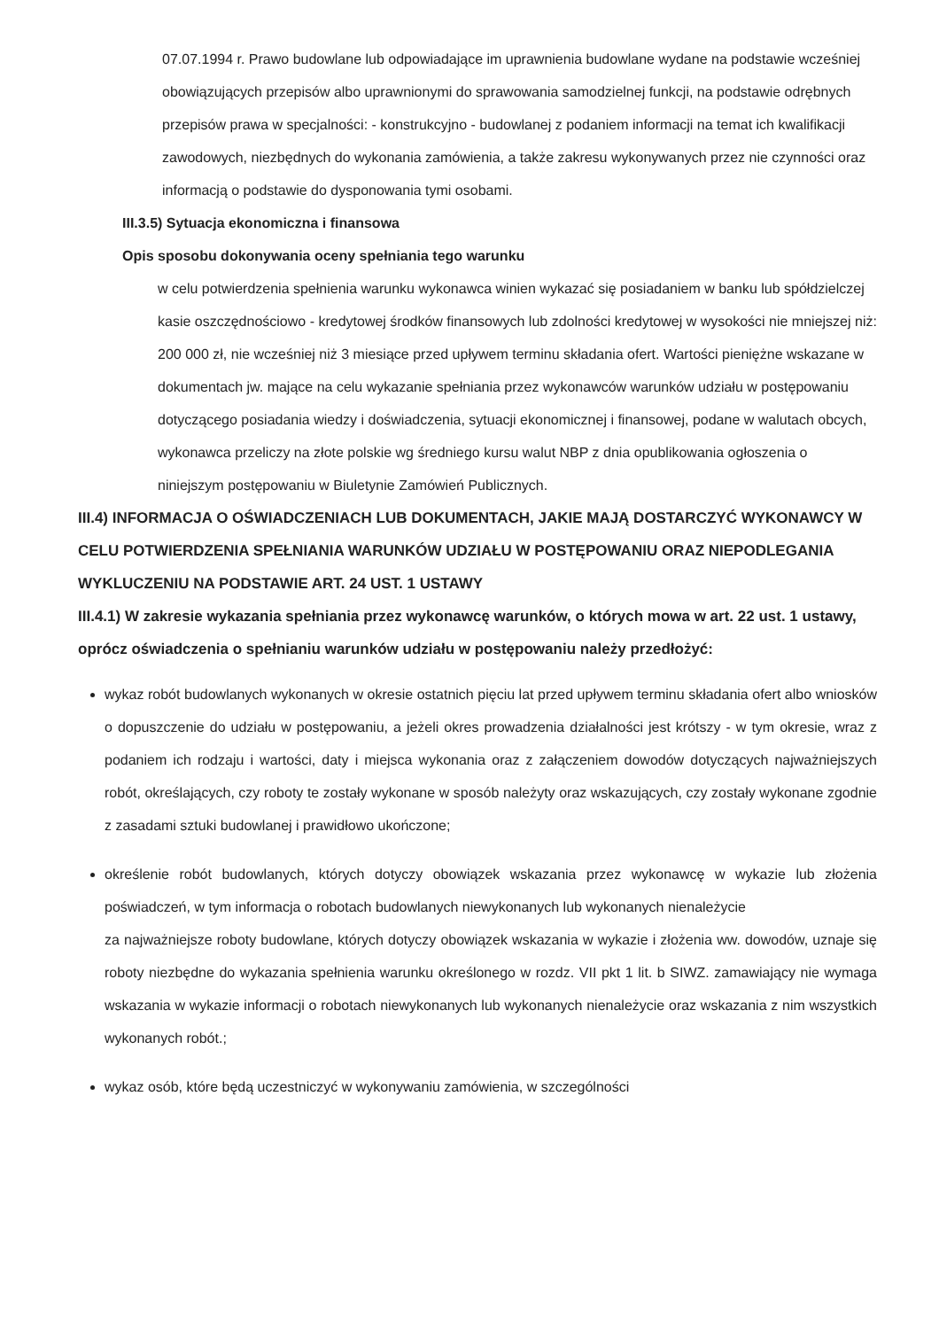07.07.1994 r. Prawo budowlane lub odpowiadające im uprawnienia budowlane wydane na podstawie wcześniej obowiązujących przepisów albo uprawnionymi do sprawowania samodzielnej funkcji, na podstawie odrębnych przepisów prawa w specjalności: - konstrukcyjno - budowlanej z podaniem informacji na temat ich kwalifikacji zawodowych, niezbędnych do wykonania zamówienia, a także zakresu wykonywanych przez nie czynności oraz informacją o podstawie do dysponowania tymi osobami.
III.3.5) Sytuacja ekonomiczna i finansowa
Opis sposobu dokonywania oceny spełniania tego warunku
w celu potwierdzenia spełnienia warunku wykonawca winien wykazać się posiadaniem w banku lub spółdzielczej kasie oszczędnościowo - kredytowej środków finansowych lub zdolności kredytowej w wysokości nie mniejszej niż: 200 000 zł, nie wcześniej niż 3 miesiące przed upływem terminu składania ofert. Wartości pieniężne wskazane w dokumentach jw. mające na celu wykazanie spełniania przez wykonawców warunków udziału w postępowaniu dotyczącego posiadania wiedzy i doświadczenia, sytuacji ekonomicznej i finansowej, podane w walutach obcych, wykonawca przeliczy na złote polskie wg średniego kursu walut NBP z dnia opublikowania ogłoszenia o niniejszym postępowaniu w Biuletynie Zamówień Publicznych.
III.4) INFORMACJA O OŚWIADCZENIACH LUB DOKUMENTACH, JAKIE MAJĄ DOSTARCZYĆ WYKONAWCY W CELU POTWIERDZENIA SPEŁNIANIA WARUNKÓW UDZIAŁU W POSTĘPOWANIU ORAZ NIEPODLEGANIA WYKLUCZENIU NA PODSTAWIE ART. 24 UST. 1 USTAWY
III.4.1) W zakresie wykazania spełniania przez wykonawcę warunków, o których mowa w art. 22 ust. 1 ustawy, oprócz oświadczenia o spełnianiu warunków udziału w postępowaniu należy przedłożyć:
wykaz robót budowlanych wykonanych w okresie ostatnich pięciu lat przed upływem terminu składania ofert albo wniosków o dopuszczenie do udziału w postępowaniu, a jeżeli okres prowadzenia działalności jest krótszy - w tym okresie, wraz z podaniem ich rodzaju i wartości, daty i miejsca wykonania oraz z załączeniem dowodów dotyczących najważniejszych robót, określających, czy roboty te zostały wykonane w sposób należyty oraz wskazujących, czy zostały wykonane zgodnie z zasadami sztuki budowlanej i prawidłowo ukończone;
określenie robót budowlanych, których dotyczy obowiązek wskazania przez wykonawcę w wykazie lub złożenia poświadczeń, w tym informacja o robotach budowlanych niewykonanych lub wykonanych nienależycie
za najważniejsze roboty budowlane, których dotyczy obowiązek wskazania w wykazie i złożenia ww. dowodów, uznaje się roboty niezbędne do wykazania spełnienia warunku określonego w rozdz. VII pkt 1 lit. b SIWZ. zamawiający nie wymaga wskazania w wykazie informacji o robotach niewykonanych lub wykonanych nienależycie oraz wskazania z nim wszystkich wykonanych robót.;
wykaz osób, które będą uczestniczyć w wykonywaniu zamówienia, w szczególności